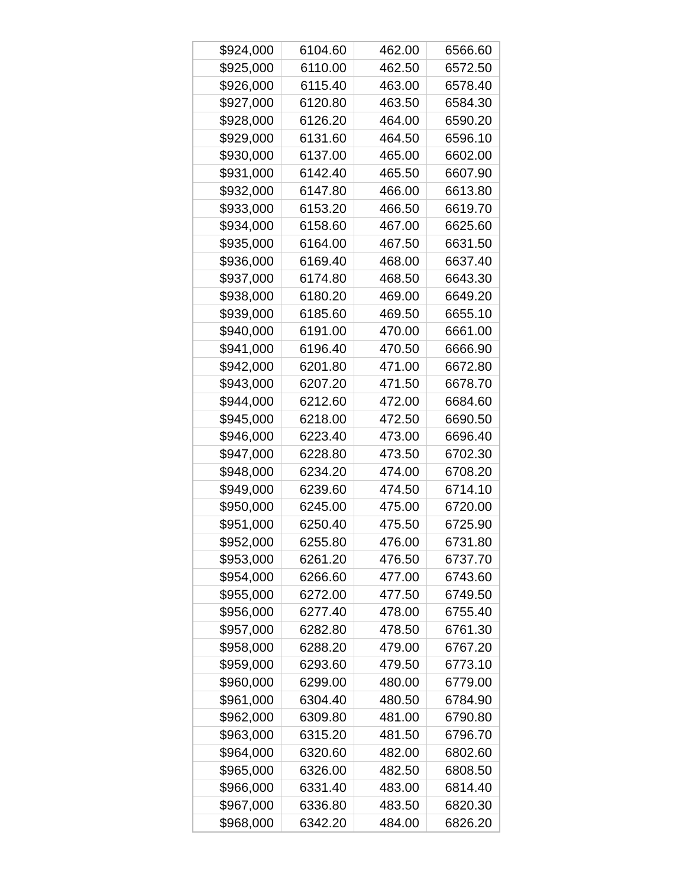| $924,000 | 6104.60 | 462.00 | 6566.60 |
| $925,000 | 6110.00 | 462.50 | 6572.50 |
| $926,000 | 6115.40 | 463.00 | 6578.40 |
| $927,000 | 6120.80 | 463.50 | 6584.30 |
| $928,000 | 6126.20 | 464.00 | 6590.20 |
| $929,000 | 6131.60 | 464.50 | 6596.10 |
| $930,000 | 6137.00 | 465.00 | 6602.00 |
| $931,000 | 6142.40 | 465.50 | 6607.90 |
| $932,000 | 6147.80 | 466.00 | 6613.80 |
| $933,000 | 6153.20 | 466.50 | 6619.70 |
| $934,000 | 6158.60 | 467.00 | 6625.60 |
| $935,000 | 6164.00 | 467.50 | 6631.50 |
| $936,000 | 6169.40 | 468.00 | 6637.40 |
| $937,000 | 6174.80 | 468.50 | 6643.30 |
| $938,000 | 6180.20 | 469.00 | 6649.20 |
| $939,000 | 6185.60 | 469.50 | 6655.10 |
| $940,000 | 6191.00 | 470.00 | 6661.00 |
| $941,000 | 6196.40 | 470.50 | 6666.90 |
| $942,000 | 6201.80 | 471.00 | 6672.80 |
| $943,000 | 6207.20 | 471.50 | 6678.70 |
| $944,000 | 6212.60 | 472.00 | 6684.60 |
| $945,000 | 6218.00 | 472.50 | 6690.50 |
| $946,000 | 6223.40 | 473.00 | 6696.40 |
| $947,000 | 6228.80 | 473.50 | 6702.30 |
| $948,000 | 6234.20 | 474.00 | 6708.20 |
| $949,000 | 6239.60 | 474.50 | 6714.10 |
| $950,000 | 6245.00 | 475.00 | 6720.00 |
| $951,000 | 6250.40 | 475.50 | 6725.90 |
| $952,000 | 6255.80 | 476.00 | 6731.80 |
| $953,000 | 6261.20 | 476.50 | 6737.70 |
| $954,000 | 6266.60 | 477.00 | 6743.60 |
| $955,000 | 6272.00 | 477.50 | 6749.50 |
| $956,000 | 6277.40 | 478.00 | 6755.40 |
| $957,000 | 6282.80 | 478.50 | 6761.30 |
| $958,000 | 6288.20 | 479.00 | 6767.20 |
| $959,000 | 6293.60 | 479.50 | 6773.10 |
| $960,000 | 6299.00 | 480.00 | 6779.00 |
| $961,000 | 6304.40 | 480.50 | 6784.90 |
| $962,000 | 6309.80 | 481.00 | 6790.80 |
| $963,000 | 6315.20 | 481.50 | 6796.70 |
| $964,000 | 6320.60 | 482.00 | 6802.60 |
| $965,000 | 6326.00 | 482.50 | 6808.50 |
| $966,000 | 6331.40 | 483.00 | 6814.40 |
| $967,000 | 6336.80 | 483.50 | 6820.30 |
| $968,000 | 6342.20 | 484.00 | 6826.20 |